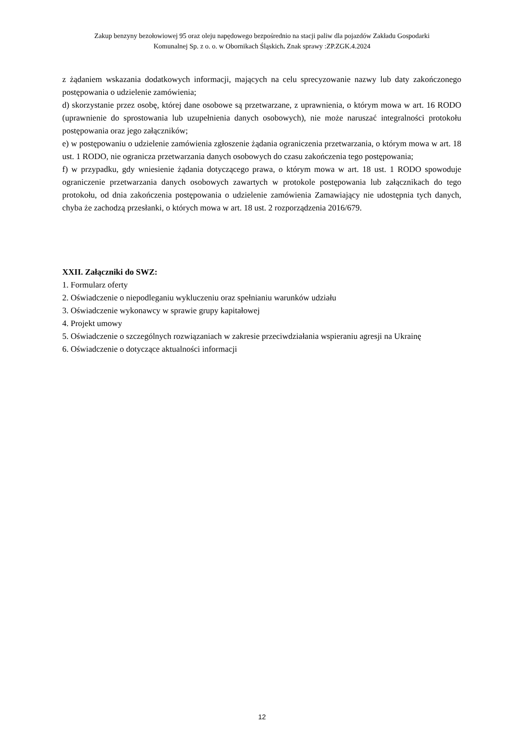Zakup benzyny bezołowiowej 95 oraz oleju napędowego bezpośrednio na stacji paliw dla pojazdów Zakładu Gospodarki
Komunalnej Sp. z o. o. w Obornikach Śląskich. Znak sprawy :ZP.ZGK.4.2024
z żądaniem wskazania dodatkowych informacji, mających na celu sprecyzowanie nazwy lub daty zakończonego postępowania o udzielenie zamówienia;
d) skorzystanie przez osobę, której dane osobowe są przetwarzane, z uprawnienia, o którym mowa w art. 16 RODO (uprawnienie do sprostowania lub uzupełnienia danych osobowych), nie może naruszać integralności protokołu postępowania oraz jego załączników;
e) w postępowaniu o udzielenie zamówienia zgłoszenie żądania ograniczenia przetwarzania, o którym mowa w art. 18 ust. 1 RODO, nie ogranicza przetwarzania danych osobowych do czasu zakończenia tego postępowania;
f) w przypadku, gdy wniesienie żądania dotyczącego prawa, o którym mowa w art. 18 ust. 1 RODO spowoduje ograniczenie przetwarzania danych osobowych zawartych w protokole postępowania lub załącznikach do tego protokołu, od dnia zakończenia postępowania o udzielenie zamówienia Zamawiający nie udostępnia tych danych, chyba że zachodzą przesłanki, o których mowa w art. 18 ust. 2 rozporządzenia 2016/679.
XXII. Załączniki do SWZ:
1. Formularz oferty
2. Oświadczenie o niepodleganiu wykluczeniu oraz spełnianiu warunków udziału
3. Oświadczenie wykonawcy w sprawie grupy kapitałowej
4. Projekt umowy
5. Oświadczenie o szczególnych rozwiązaniach w zakresie przeciwdziałania wspieraniu agresji na Ukrainę
6. Oświadczenie o dotyczące aktualności informacji
12